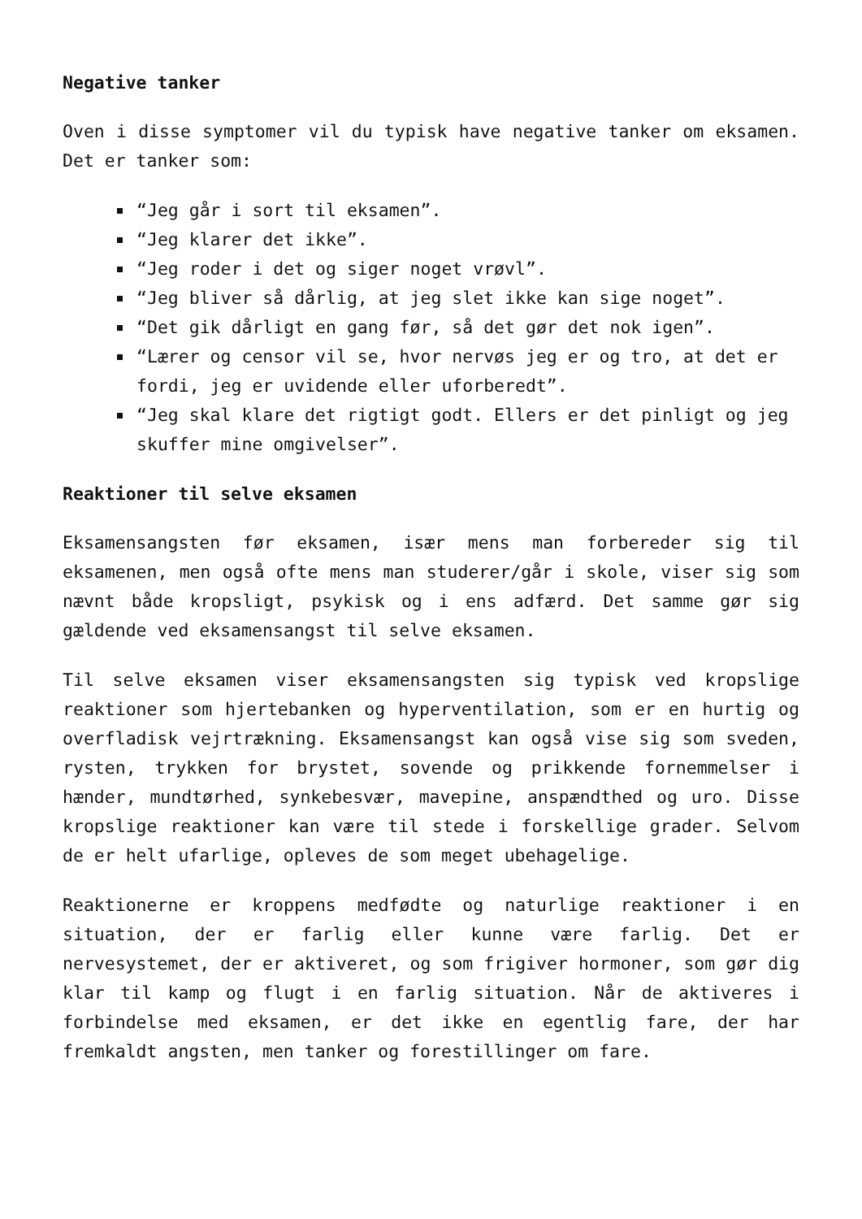Negative tanker
Oven i disse symptomer vil du typisk have negative tanker om eksamen. Det er tanker som:
“Jeg går i sort til eksamen”.
“Jeg klarer det ikke”.
“Jeg roder i det og siger noget vrøvl”.
“Jeg bliver så dårlig, at jeg slet ikke kan sige noget”.
“Det gik dårligt en gang før, så det gør det nok igen”.
“Lærer og censor vil se, hvor nervøs jeg er og tro, at det er fordi, jeg er uvidende eller uforberedt”.
“Jeg skal klare det rigtigt godt. Ellers er det pinligt og jeg skuffer mine omgivelser”.
Reaktioner til selve eksamen
Eksamensangsten før eksamen, især mens man forbereder sig til eksamenen, men også ofte mens man studerer/går i skole, viser sig som nævnt både kropsligt, psykisk og i ens adfærd. Det samme gør sig gældende ved eksamensangst til selve eksamen.
Til selve eksamen viser eksamensangsten sig typisk ved kropslige reaktioner som hjertebanken og hyperventilation, som er en hurtig og overfladisk vejrtrækning. Eksamensangst kan også vise sig som sveden, rysten, trykken for brystet, sovende og prikkende fornemmelser i hænder, mundtørhed, synkebesvær, mavepine, anspændthed og uro. Disse kropslige reaktioner kan være til stede i forskellige grader. Selvom de er helt ufarlige, opleves de som meget ubehagelige.
Reaktionerne er kroppens medfødte og naturlige reaktioner i en situation, der er farlig eller kunne være farlig. Det er nervesystemet, der er aktiveret, og som frigiver hormoner, som gør dig klar til kamp og flugt i en farlig situation. Når de aktiveres i forbindelse med eksamen, er det ikke en egentlig fare, der har fremkaldt angsten, men tanker og forestillinger om fare.